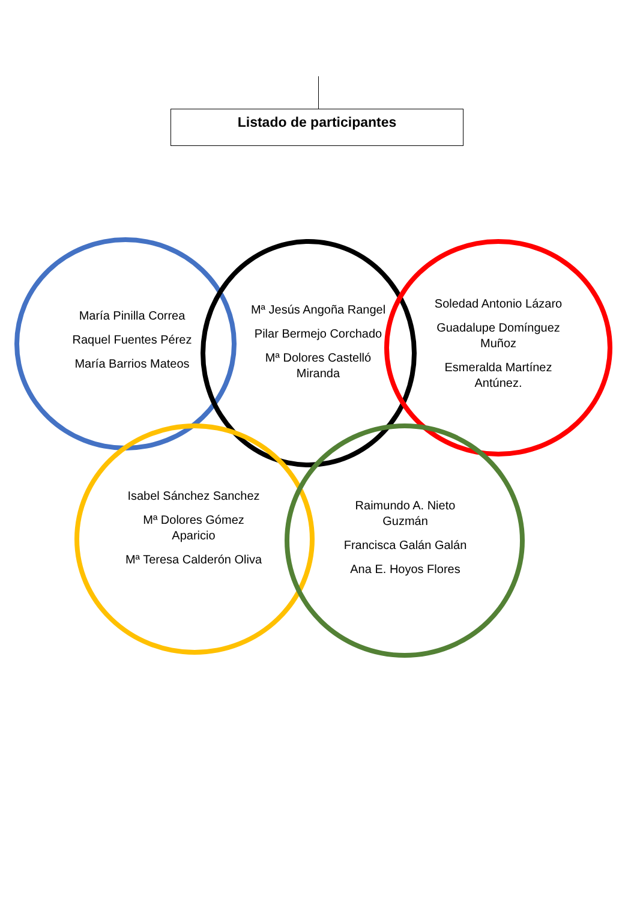Listado de participantes
María Pinilla Correa
Raquel Fuentes Pérez
María Barrios Mateos
Mª Jesús Angoña Rangel
Pilar Bermejo Corchado
Mª Dolores Castelló Miranda
Soledad Antonio Lázaro
Guadalupe Domínguez Muñoz
Esmeralda Martínez Antúnez.
Isabel Sánchez Sanchez
Mª Dolores Gómez Aparicio
Mª Teresa Calderón Oliva
Raimundo A. Nieto Guzmán
Francisca Galán Galán
Ana E. Hoyos Flores